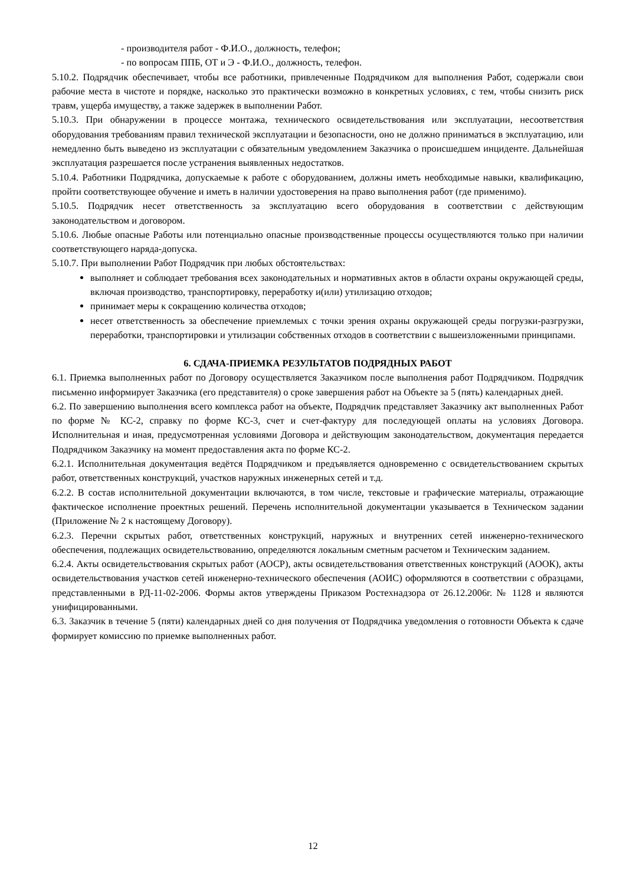- производителя работ - Ф.И.О., должность, телефон;
- по вопросам ППБ, ОТ и Э - Ф.И.О., должность, телефон.
5.10.2. Подрядчик обеспечивает, чтобы все работники, привлеченные Подрядчиком для выполнения Работ, содержали свои рабочие места в чистоте и порядке, насколько это практически возможно в конкретных условиях, с тем, чтобы снизить риск травм, ущерба имуществу, а также задержек в выполнении Работ.
5.10.3. При обнаружении в процессе монтажа, технического освидетельствования или эксплуатации, несоответствия оборудования требованиям правил технической эксплуатации и безопасности, оно не должно приниматься в эксплуатацию, или немедленно быть выведено из эксплуатации с обязательным уведомлением Заказчика о происшедшем инциденте. Дальнейшая эксплуатация разрешается после устранения выявленных недостатков.
5.10.4. Работники Подрядчика, допускаемые к работе с оборудованием, должны иметь необходимые навыки, квалификацию, пройти соответствующее обучение и иметь в наличии удостоверения на право выполнения работ (где применимо).
5.10.5. Подрядчик несет ответственность за эксплуатацию всего оборудования в соответствии с действующим законодательством и договором.
5.10.6. Любые опасные Работы или потенциально опасные производственные процессы осуществляются только при наличии соответствующего наряда-допуска.
5.10.7. При выполнении Работ Подрядчик при любых обстоятельствах:
выполняет и соблюдает требования всех законодательных и нормативных актов в области охраны окружающей среды, включая производство, транспортировку, переработку и(или) утилизацию отходов;
принимает меры к сокращению количества отходов;
несет ответственность за обеспечение приемлемых с точки зрения охраны окружающей среды погрузки-разгрузки, переработки, транспортировки и утилизации собственных отходов в соответствии с вышеизложенными принципами.
6. СДАЧА-ПРИЕМКА РЕЗУЛЬТАТОВ ПОДРЯДНЫХ РАБОТ
6.1. Приемка выполненных работ по Договору осуществляется Заказчиком после выполнения работ Подрядчиком. Подрядчик письменно информирует Заказчика (его представителя) о сроке завершения работ на Объекте за 5 (пять) календарных дней.
6.2. По завершению выполнения всего комплекса работ на объекте, Подрядчик представляет Заказчику акт выполненных Работ по форме № КС-2, справку по форме КС-3, счет и счет-фактуру для последующей оплаты на условиях Договора. Исполнительная и иная, предусмотренная условиями Договора и действующим законодательством, документация передается Подрядчиком Заказчику на момент предоставления акта по форме КС-2.
6.2.1. Исполнительная документация ведётся Подрядчиком и предъявляется одновременно с освидетельствованием скрытых работ, ответственных конструкций, участков наружных инженерных сетей и т.д.
6.2.2. В состав исполнительной документации включаются, в том числе, текстовые и графические материалы, отражающие фактическое исполнение проектных решений. Перечень исполнительной документации указывается в Техническом задании (Приложение № 2 к настоящему Договору).
6.2.3. Перечни скрытых работ, ответственных конструкций, наружных и внутренних сетей инженерно-технического обеспечения, подлежащих освидетельствованию, определяются локальным сметным расчетом и Техническим заданием.
6.2.4. Акты освидетельствования скрытых работ (АОСР), акты освидетельствования ответственных конструкций (АООК), акты освидетельствования участков сетей инженерно-технического обеспечения (АОИС) оформляются в соответствии с образцами, представленными в РД-11-02-2006. Формы актов утверждены Приказом Ростехнадзора от 26.12.2006г. № 1128 и являются унифицированными.
6.3. Заказчик в течение 5 (пяти) календарных дней со дня получения от Подрядчика уведомления о готовности Объекта к сдаче формирует комиссию по приемке выполненных работ.
12